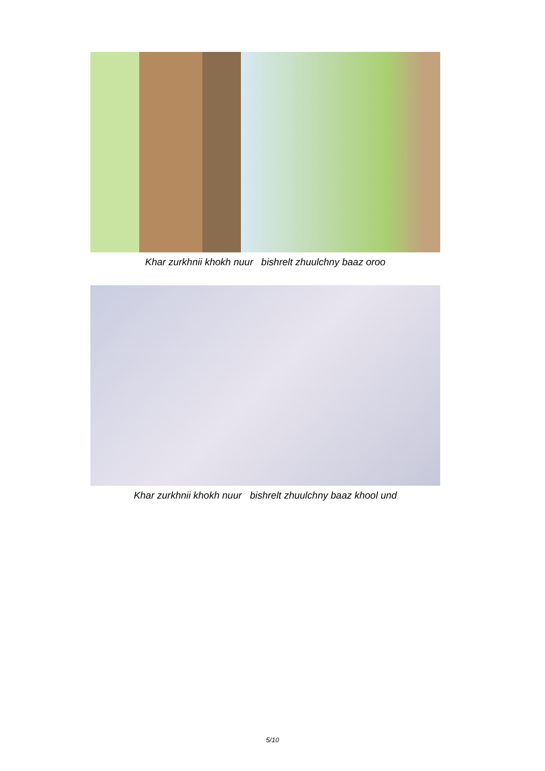Khar zurkhnii khokh nuur bishrelt zhuulchny baaz oroo
Khar zurkhnii khokh nuur bishrelt zhuulchny baaz khool und
5/10